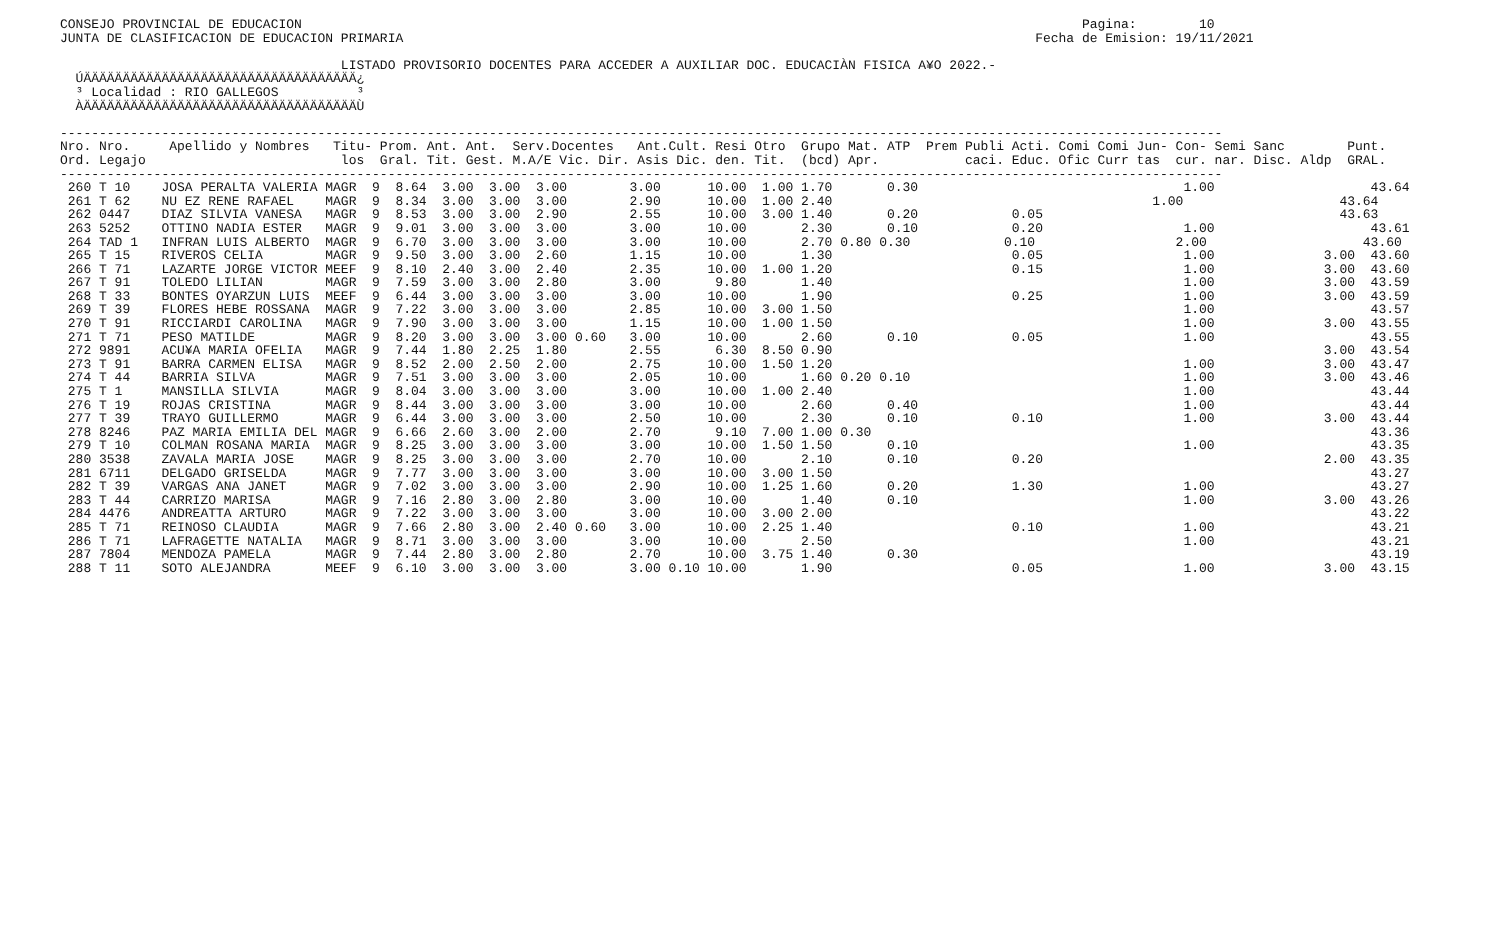CONSEJO PROVINCIAL DE EDUCACION                                                                                                    Pagina:        10
JUNTA DE CLASIFICACION DE EDUCACION PRIMARIA                                                                                 Fecha de Emision: 19/11/2021

                                    LISTADO PROVISORIO DOCENTES PARA ACCEDER A AUXILIAR DOC. EDUCACIÀN FISICA A¥O 2022.-
  ÚÄÄÄÄÄÄÄÄÄÄÄÄÄÄÄÄÄÄÄÄÄÄÄÄÄÄÄÄÄÄÄÄÄÄÄ¿
  ³ Localidad : RIO GALLEGOS          ³
  ÀÄÄÄÄÄÄÄÄÄÄÄÄÄÄÄÄÄÄÄÄÄÄÄÄÄÄÄÄÄÄÄÄÄÄÄÙ

-----------------------------------------------------------------------------------------------------------------------------------------------------
Nro. Nro.     Apellido y Nombres   Titu- Prom. Ant. Ant.  Serv.Docentes   Ant.Cult. Resi Otro  Grupo Mat. ATP  Prem Publi Acti. Comi Comi Jun- Con- Semi Sanc        Punt.
Ord. Legajo                         los  Gral. Tit. Gest. M.A/E Vic. Dir. Asis Dic. den. Tit.  (bcd) Apr.           caci. Educ. Ofic Curr tas  cur. nar. Disc. Aldp  GRAL.
-----------------------------------------------------------------------------------------------------------------------------------------------------
 260 T 10    JOSA PERALTA VALERIA MAGR  9  8.64  3.00  3.00  3.00        3.00      10.00  1.00 1.70       0.30                                  1.00                    43.64
 261 T 62    NU EZ RENE RAFAEL    MAGR  9  8.34  3.00  3.00  3.00        2.90      10.00  1.00 2.40                                         1.00                    43.64
 262 0447    DIAZ SILVIA VANESA   MAGR  9  8.53  3.00  3.00  2.90        2.55      10.00  3.00 1.40       0.20            0.05                                      43.63
 263 5252    OTTINO NADIA ESTER   MAGR  9  9.01  3.00  3.00  3.00        3.00      10.00       2.30       0.10            0.20                  1.00                    43.61
 264 TAD 1   INFRAN LUIS ALBERTO  MAGR  9  6.70  3.00  3.00  3.00        3.00      10.00       2.70 0.80 0.30            0.10                  2.00                    43.60
 265 T 15    RIVEROS CELIA        MAGR  9  9.50  3.00  3.00  2.60        1.15      10.00       1.30                       0.05                  1.00              3.00  43.60
 266 T 71    LAZARTE JORGE VICTOR MEEF  9  8.10  2.40  3.00  2.40        2.35      10.00  1.00 1.20                       0.15                  1.00              3.00  43.60
 267 T 91    TOLEDO LILIAN        MAGR  9  7.59  3.00  3.00  2.80        3.00       9.80       1.40                                             1.00              3.00  43.59
 268 T 33    BONTES OYARZUN LUIS  MEEF  9  6.44  3.00  3.00  3.00        3.00      10.00       1.90                       0.25                  1.00              3.00  43.59
 269 T 39    FLORES HEBE ROSSANA  MAGR  9  7.22  3.00  3.00  3.00        2.85      10.00  3.00 1.50                                             1.00                    43.57
 270 T 91    RICCIARDI CAROLINA   MAGR  9  7.90  3.00  3.00  3.00        1.15      10.00  1.00 1.50                                             1.00              3.00  43.55
 271 T 71    PESO MATILDE         MAGR  9  8.20  3.00  3.00  3.00 0.60   3.00      10.00       2.60       0.10            0.05                  1.00                    43.55
 272 9891    ACU¥A MARIA OFELIA   MAGR  9  7.44  1.80  2.25  1.80        2.55       6.30  8.50 0.90                                                               3.00  43.54
 273 T 91    BARRA CARMEN ELISA   MAGR  9  8.52  2.00  2.50  2.00        2.75      10.00  1.50 1.20                                             1.00              3.00  43.47
 274 T 44    BARRIA SILVA         MAGR  9  7.51  3.00  3.00  3.00        2.05      10.00       1.60 0.20 0.10                                   1.00              3.00  43.46
 275 T 1     MANSILLA SILVIA      MAGR  9  8.04  3.00  3.00  3.00        3.00      10.00  1.00 2.40                                             1.00                    43.44
 276 T 19    ROJAS CRISTINA       MAGR  9  8.44  3.00  3.00  3.00        3.00      10.00       2.60       0.40                                  1.00                    43.44
 277 T 39    TRAYO GUILLERMO      MAGR  9  6.44  3.00  3.00  3.00        2.50      10.00       2.30       0.10            0.10                  1.00              3.00  43.44
 278 8246    PAZ MARIA EMILIA DEL MAGR  9  6.66  2.60  3.00  2.00        2.70       9.10  7.00 1.00 0.30                                                                43.36
 279 T 10    COLMAN ROSANA MARIA  MAGR  9  8.25  3.00  3.00  3.00        3.00      10.00  1.50 1.50       0.10                                  1.00                    43.35
 280 3538    ZAVALA MARIA JOSE    MAGR  9  8.25  3.00  3.00  3.00        2.70      10.00       2.10       0.10            0.20                                    2.00  43.35
 281 6711    DELGADO GRISELDA     MAGR  9  7.77  3.00  3.00  3.00        3.00      10.00  3.00 1.50                                                                     43.27
 282 T 39    VARGAS ANA JANET     MAGR  9  7.02  3.00  3.00  3.00        2.90      10.00  1.25 1.60       0.20            1.30                  1.00                    43.27
 283 T 44    CARRIZO MARISA       MAGR  9  7.16  2.80  3.00  2.80        3.00      10.00       1.40       0.10                                  1.00              3.00  43.26
 284 4476    ANDREATTA ARTURO     MAGR  9  7.22  3.00  3.00  3.00        3.00      10.00  3.00 2.00                                                                     43.22
 285 T 71    REINOSO CLAUDIA      MAGR  9  7.66  2.80  3.00  2.40 0.60   3.00      10.00  2.25 1.40                       0.10                  1.00                    43.21
 286 T 71    LAFRAGETTE NATALIA   MAGR  9  8.71  3.00  3.00  3.00        3.00      10.00       2.50                                             1.00                    43.21
 287 7804    MENDOZA PAMELA       MAGR  9  7.44  2.80  3.00  2.80        2.70      10.00  3.75 1.40       0.30                                                          43.19
 288 T 11    SOTO ALEJANDRA       MEEF  9  6.10  3.00  3.00  3.00        3.00 0.10 10.00       1.90                       0.05                  1.00              3.00  43.15